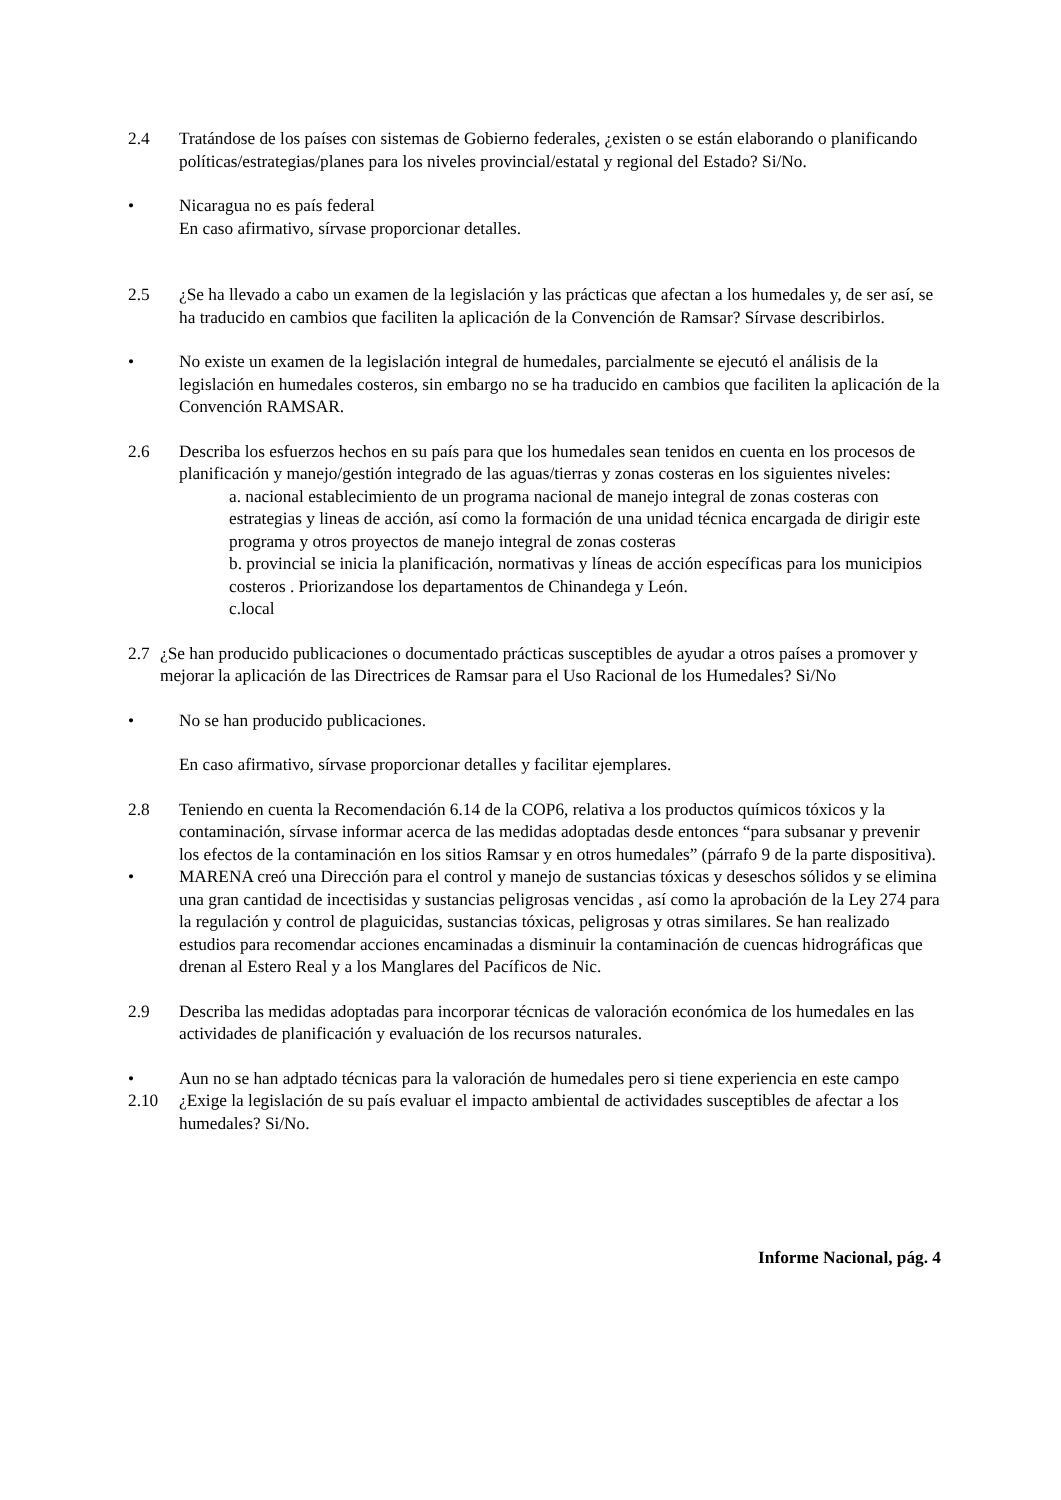2.4 Tratándose de los países con sistemas de Gobierno federales, ¿existen o se están elaborando o planificando políticas/estrategias/planes para los niveles provincial/estatal y regional del Estado? Si/No.
• Nicaragua no es país federal
En caso afirmativo, sírvase proporcionar detalles.
2.5 ¿Se ha llevado a cabo un examen de la legislación y las prácticas que afectan a los humedales y, de ser así, se ha traducido en cambios que faciliten la aplicación de la Convención de Ramsar? Sírvase describirlos.
• No existe un examen de la legislación integral de humedales, parcialmente se ejecutó el análisis de la legislación en humedales costeros, sin embargo no se ha traducido en cambios que faciliten la aplicación de la Convención RAMSAR.
2.6 Describa los esfuerzos hechos en su país para que los humedales sean tenidos en cuenta en los procesos de planificación y manejo/gestión integrado de las aguas/tierras y zonas costeras en los siguientes niveles:
a. nacional establecimiento de un programa nacional de manejo integral de zonas costeras con estrategias y lineas de acción, así como la formación de una unidad técnica encargada de dirigir este programa y otros proyectos de manejo integral de zonas costeras
b. provincial se inicia la planificación, normativas y líneas de acción específicas para los municipios costeros . Priorizandose los departamentos de Chinandega y León.
c.local
2.7 ¿Se han producido publicaciones o documentado prácticas susceptibles de ayudar a otros países a promover y mejorar la aplicación de las Directrices de Ramsar para el Uso Racional de los Humedales? Si/No
• No se han producido publicaciones.
En caso afirmativo, sírvase proporcionar detalles y facilitar ejemplares.
2.8 Teniendo en cuenta la Recomendación 6.14 de la COP6, relativa a los productos químicos tóxicos y la contaminación, sírvase informar acerca de las medidas adoptadas desde entonces “para subsanar y prevenir los efectos de la contaminación en los sitios Ramsar y en otros humedales” (párrafo 9 de la parte dispositiva).
• MARENA creó una Dirección para el control y manejo de sustancias tóxicas y deseschos sólidos y se elimina una gran cantidad de incectisidas y sustancias peligrosas vencidas , así como la aprobación de la Ley 274 para la regulación y control de plaguicidas, sustancias tóxicas, peligrosas y otras similares. Se han realizado estudios para recomendar acciones encaminadas a disminuir la contaminación de cuencas hidrográficas que drenan al Estero Real y a los Manglares del Pacíficos de Nic.
2.9 Describa las medidas adoptadas para incorporar técnicas de valoración económica de los humedales en las actividades de planificación y evaluación de los recursos naturales.
• Aun no se han adptado técnicas para la valoración de humedales pero si tiene experiencia en este campo
2.10 ¿Exige la legislación de su país evaluar el impacto ambiental de actividades susceptibles de afectar a los humedales? Si/No.
Informe Nacional, pág. 4